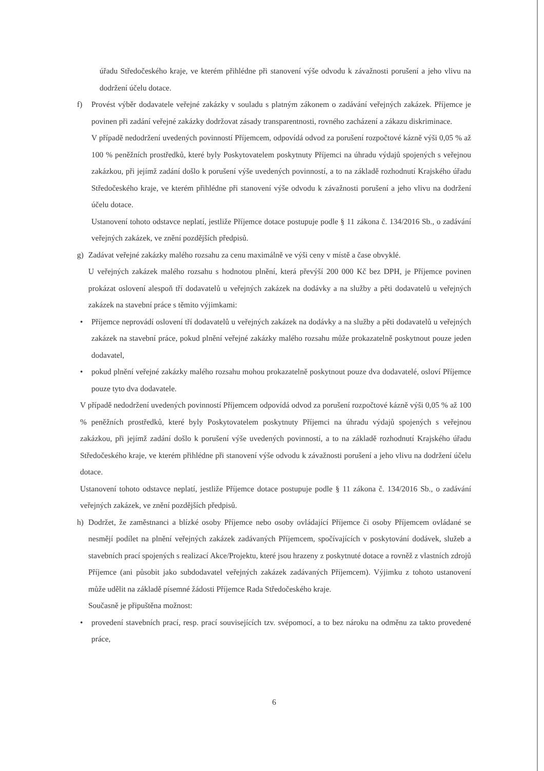úřadu Středočeského kraje, ve kterém přihlédne při stanovení výše odvodu k závažnosti porušení a jeho vlivu na dodržení účelu dotace.
f) Provést výběr dodavatele veřejné zakázky v souladu s platným zákonem o zadávání veřejných zakázek. Příjemce je povinen při zadání veřejné zakázky dodržovat zásady transparentnosti, rovného zacházení a zákazu diskriminace.
V případě nedodržení uvedených povinností Příjemcem, odpovídá odvod za porušení rozpočtové kázně výši 0,05 % až 100 % peněžních prostředků, které byly Poskytovatelem poskytnuty Příjemci na úhradu výdajů spojených s veřejnou zakázkou, při jejímž zadání došlo k porušení výše uvedených povinností, a to na základě rozhodnutí Krajského úřadu Středočeského kraje, ve kterém přihlédne při stanovení výše odvodu k závažnosti porušení a jeho vlivu na dodržení účelu dotace.
Ustanovení tohoto odstavce neplatí, jestliže Příjemce dotace postupuje podle § 11 zákona č. 134/2016 Sb., o zadávání veřejných zakázek, ve znění pozdějších předpisů.
g) Zadávat veřejné zakázky malého rozsahu za cenu maximálně ve výši ceny v místě a čase obvyklé.
U veřejných zakázek malého rozsahu s hodnotou plnění, která převýší 200 000 Kč bez DPH, je Příjemce povinen prokázat oslovení alespoň tří dodavatelů u veřejných zakázek na dodávky a na služby a pěti dodavatelů u veřejných zakázek na stavební práce s těmito výjimkami:
• Příjemce neprovádí oslovení tří dodavatelů u veřejných zakázek na dodávky a na služby a pěti dodavatelů u veřejných zakázek na stavební práce, pokud plnění veřejné zakázky malého rozsahu může prokazatelně poskytnout pouze jeden dodavatel,
• pokud plnění veřejné zakázky malého rozsahu mohou prokazatelně poskytnout pouze dva dodavatelé, osloví Příjemce pouze tyto dva dodavatele.
V případě nedodržení uvedených povinností Příjemcem odpovídá odvod za porušení rozpočtové kázně výši 0,05 % až 100 % peněžních prostředků, které byly Poskytovatelem poskytnuty Příjemci na úhradu výdajů spojených s veřejnou zakázkou, při jejímž zadání došlo k porušení výše uvedených povinností, a to na základě rozhodnutí Krajského úřadu Středočeského kraje, ve kterém přihlédne při stanovení výše odvodu k závažnosti porušení a jeho vlivu na dodržení účelu dotace.
Ustanovení tohoto odstavce neplatí, jestliže Příjemce dotace postupuje podle § 11 zákona č. 134/2016 Sb., o zadávání veřejných zakázek, ve znění pozdějších předpisů.
h) Dodržet, že zaměstnanci a blízké osoby Příjemce nebo osoby ovládající Příjemce či osoby Příjemcem ovládané se nesmějí podílet na plnění veřejných zakázek zadávaných Příjemcem, spočívajících v poskytování dodávek, služeb a stavebních prací spojených s realizací Akce/Projektu, které jsou hrazeny z poskytnuté dotace a rovněž z vlastních zdrojů Příjemce (ani působit jako subdodavatel veřejných zakázek zadávaných Příjemcem). Výjimku z tohoto ustanovení může udělit na základě písemné žádosti Příjemce Rada Středočeského kraje.
Současně je připuštěna možnost:
• provedení stavebních prací, resp. prací souvisejících tzv. svépomocí, a to bez nároku na odměnu za takto provedené práce,
6